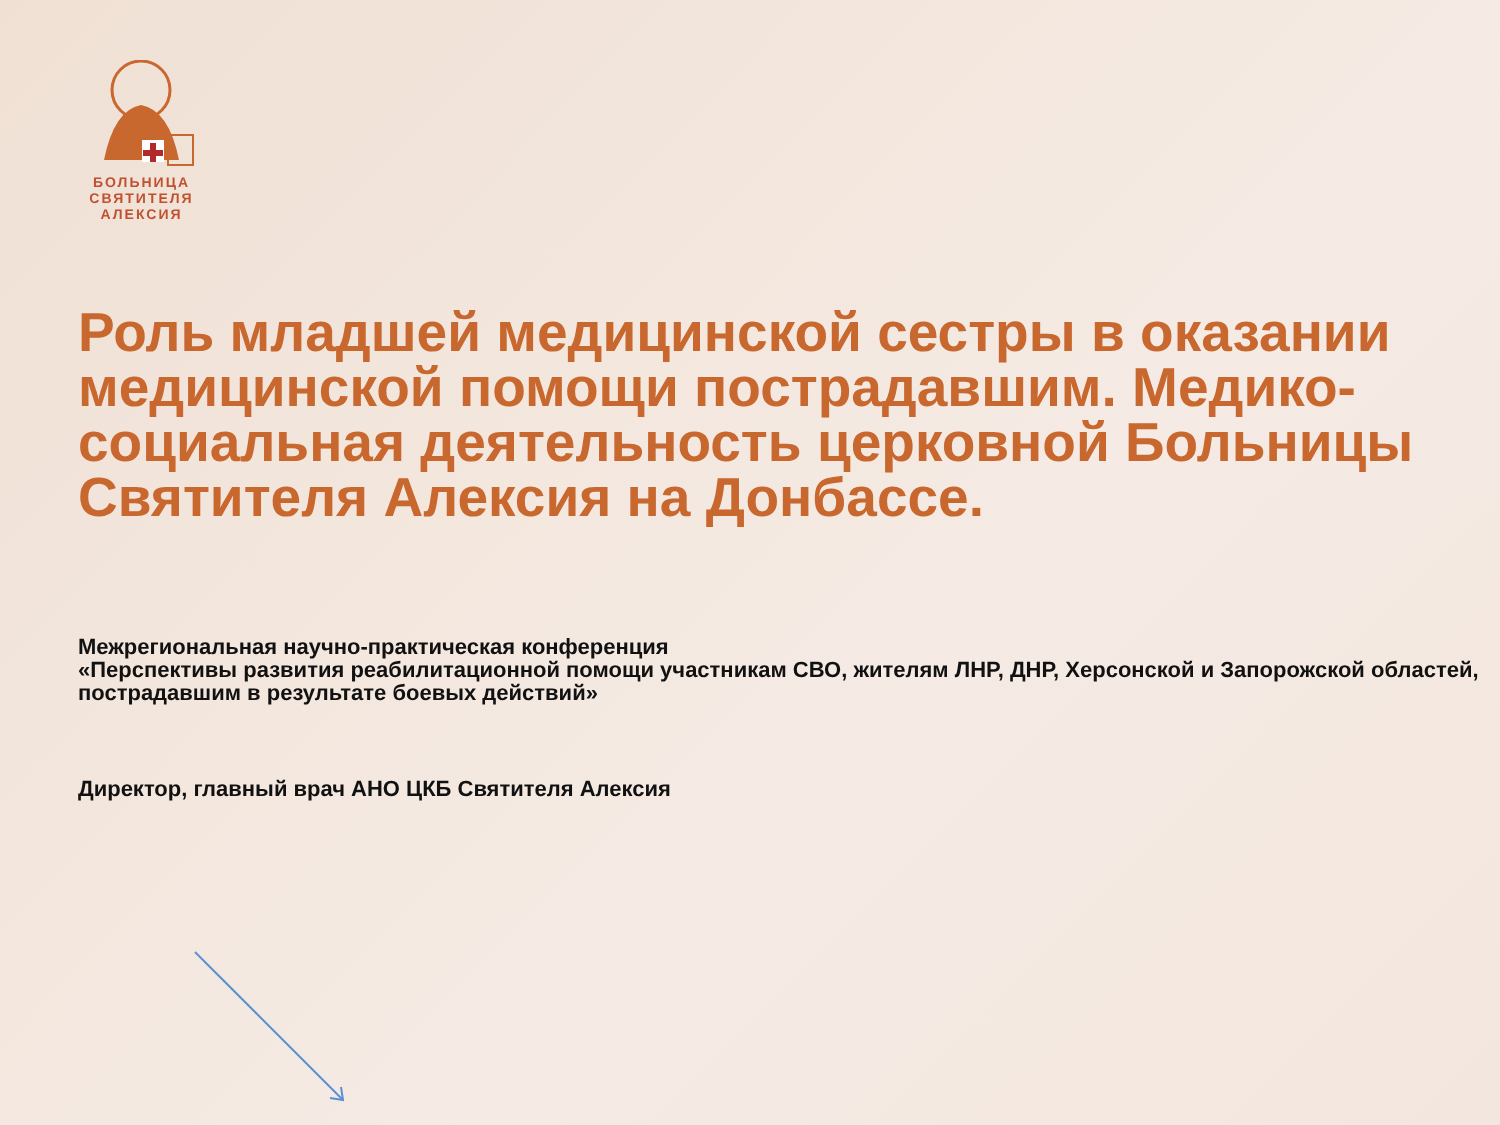БОЛЬНИЦА
СВЯТИТЕЛЯ
АЛЕКСИЯ
Роль младшей медицинской сестры в оказании медицинской помощи пострадавшим. Медико-социальная деятельность церковной Больницы Святителя Алексия на Донбассе.
Межрегиональная научно-практическая конференция
«Перспективы развития реабилитационной помощи участникам СВО, жителям ЛНР, ДНР, Херсонской и Запорожской областей, пострадавшим в результате боевых действий»
Директор, главный врач АНО ЦКБ Святителя Алексия